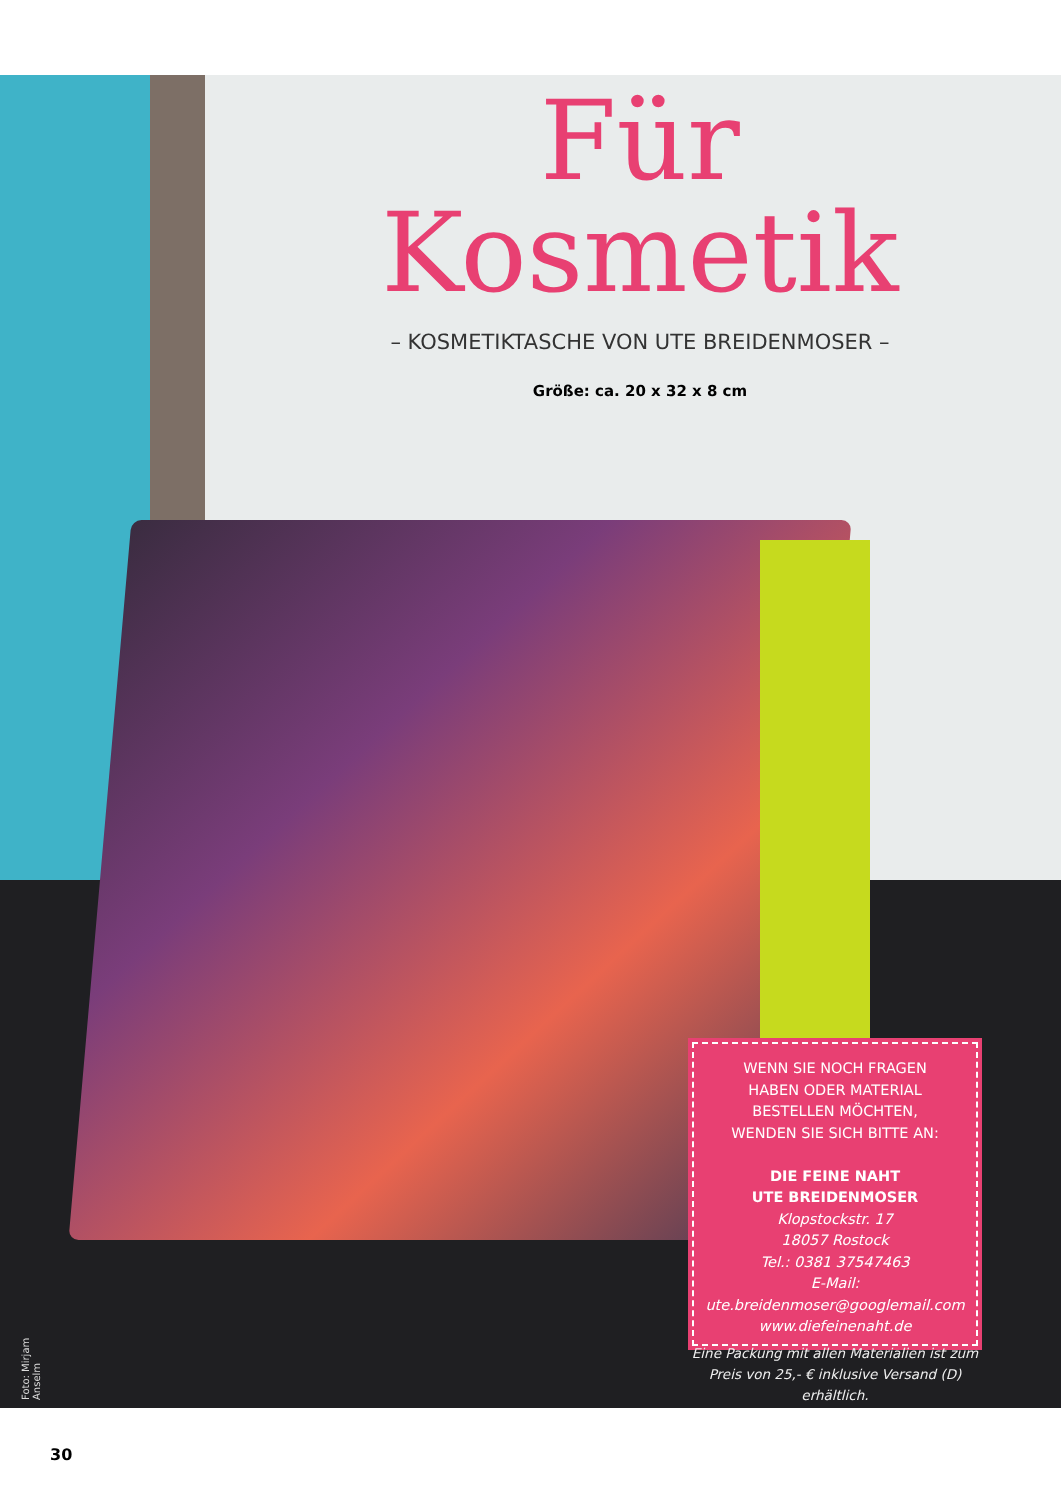Für
Kosmetik
– KOSMETIKTASCHE VON UTE BREIDENMOSER –
Größe: ca. 20 x 32 x 8 cm
WENN SIE NOCH FRAGEN
HABEN ODER MATERIAL
BESTELLEN MÖCHTEN,
WENDEN SIE SICH BITTE AN:
DIE FEINE NAHT
UTE BREIDENMOSER
Klopstockstr. 17
18057 Rostock
Tel.: 0381 37547463
E-Mail: ute.breidenmoser@googlemail.com
www.diefeinenaht.de
Eine Packung mit allen Materialien ist zum Preis von 25,- € inklusive Versand (D) erhältlich.
Foto: Mirjam Anselm
30